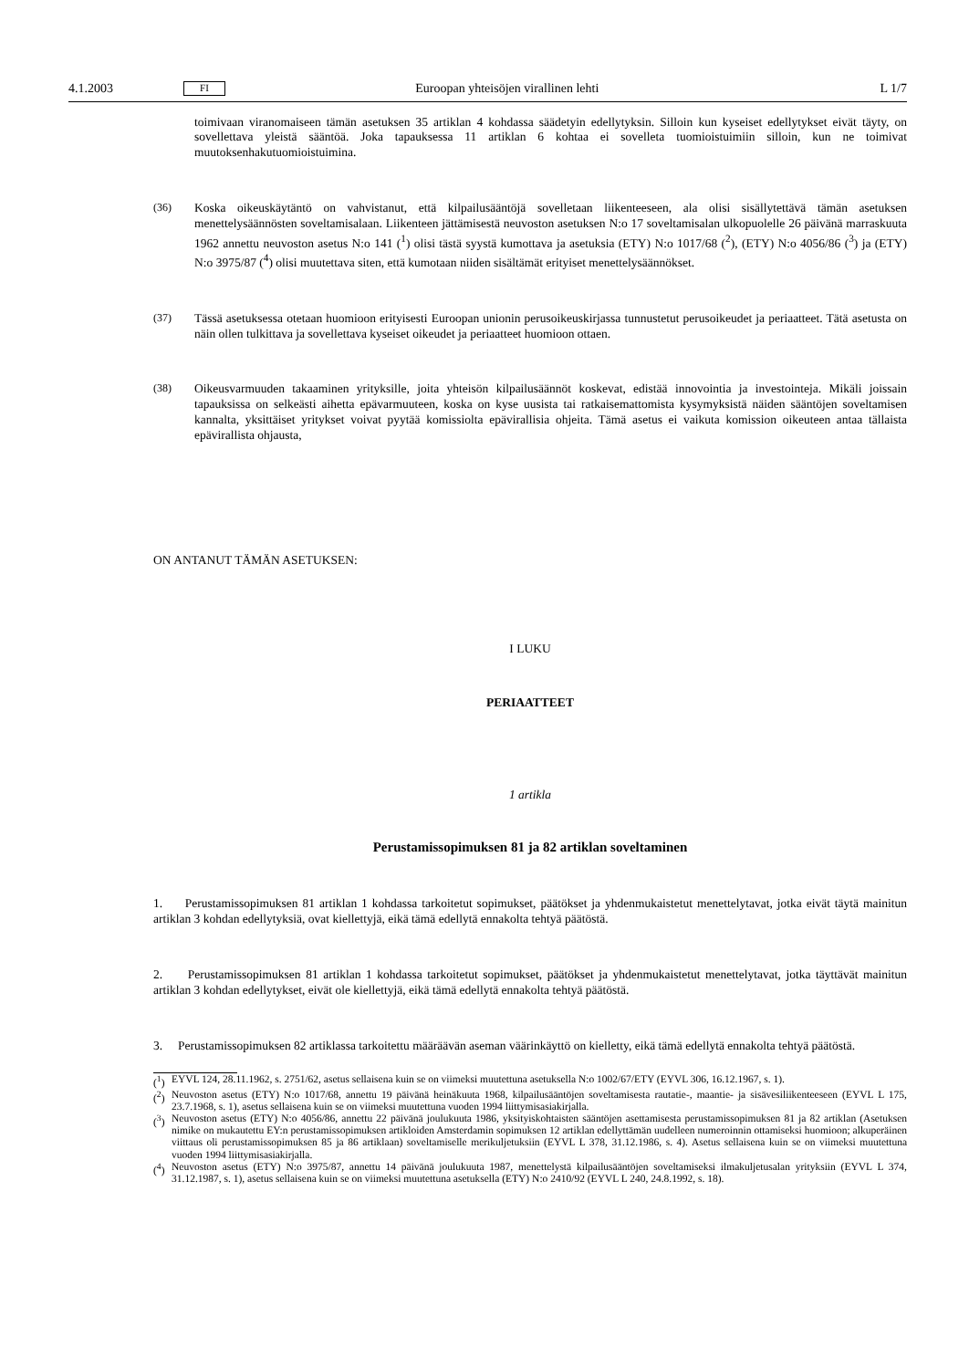4.1.2003 FI Euroopan yhteisöjen virallinen lehti L 1/7
toimivaan viranomaiseen tämän asetuksen 35 artiklan 4 kohdassa säädetyin edellytyksin. Silloin kun kyseiset edellytykset eivät täyty, on sovellettava yleistä sääntöä. Joka tapauksessa 11 artiklan 6 kohtaa ei sovelleta tuomioistuimiin silloin, kun ne toimivat muutoksenhakutuomioistuimina.
(36) Koska oikeuskäytäntö on vahvistanut, että kilpailusääntöjä sovelletaan liikenteeseen, ala olisi sisällytettävä tämän asetuksen menettelysäännösten soveltamisalaan. Liikenteen jättämisestä neuvoston asetuksen N:o 17 soveltamisalan ulkopuolelle 26 päivänä marraskuuta 1962 annettu neuvoston asetus N:o 141 (<sup>1</sup>) olisi tästä syystä kumottava ja asetuksia (ETY) N:o 1017/68 (<sup>2</sup>), (ETY) N:o 4056/86 (<sup>3</sup>) ja (ETY) N:o 3975/87 (<sup>4</sup>) olisi muutettava siten, että kumotaan niiden sisältämät erityiset menettelysäännökset.
(37) Tässä asetuksessa otetaan huomioon erityisesti Euroopan unionin perusoikeuskirjassa tunnustetut perusoikeudet ja periaatteet. Tätä asetusta on näin ollen tulkittava ja sovellettava kyseiset oikeudet ja periaatteet huomioon ottaen.
(38) Oikeusvarmuuden takaaminen yrityksille, joita yhteisön kilpailusäännöt koskevat, edistää innovointia ja investointeja. Mikäli joissain tapauksissa on selkeästi aihetta epävarmuuteen, koska on kyse uusista tai ratkaisemattomista kysymyksistä näiden sääntöjen soveltamisen kannalta, yksittäiset yritykset voivat pyytää komissiolta epävirallisia ohjeita. Tämä asetus ei vaikuta komission oikeuteen antaa tällaista epävirallista ohjausta,
ON ANTANUT TÄMÄN ASETUKSEN:
I LUKU
PERIAATTEET
1 artikla
Perustamissopimuksen 81 ja 82 artiklan soveltaminen
1. Perustamissopimuksen 81 artiklan 1 kohdassa tarkoitetut sopimukset, päätökset ja yhdenmukaistetut menettelytavat, jotka eivät täytä mainitun artiklan 3 kohdan edellytyksiä, ovat kiellettyjä, eikä tämä edellytä ennakolta tehtyä päätöstä.
2. Perustamissopimuksen 81 artiklan 1 kohdassa tarkoitetut sopimukset, päätökset ja yhdenmukaistetut menettelytavat, jotka täyttävät mainitun artiklan 3 kohdan edellytykset, eivät ole kiellettyjä, eikä tämä edellytä ennakolta tehtyä päätöstä.
3. Perustamissopimuksen 82 artiklassa tarkoitettu määräävän aseman väärinkäyttö on kielletty, eikä tämä edellytä ennakolta tehtyä päätöstä.
(<sup>1</sup>)
EYVL 124, 28.11.1962, s. 2751/62, asetus sellaisena kuin se on viimeksi muutettuna asetuksella N:o 1002/67/ETY (EYVL 306, 16.12.1967, s. 1).
(<sup>2</sup>)
Neuvoston asetus (ETY) N:o 1017/68, annettu 19 päivänä heinäkuuta 1968, kilpailusääntöjen soveltamisesta rautatie-, maantie- ja sisävesiliikenteeseen (EYVL L 175, 23.7.1968, s. 1), asetus sellaisena kuin se on viimeksi muutettuna vuoden 1994 liittymisasiakirjalla.
(<sup>3</sup>)
Neuvoston asetus (ETY) N:o 4056/86, annettu 22 päivänä joulukuuta 1986, yksityiskohtaisten sääntöjen asettamisesta perustamissopimuksen 81 ja 82 artiklan (Asetuksen nimike on mukautettu EY:n perustamissopimuksen artikloiden Amsterdamin sopimuksen 12 artiklan edellyttämän uudelleen numeroinnin ottamiseksi huomioon; alkuperäinen viittaus oli perustamissopimuksen 85 ja 86 artiklaan) soveltamiselle merikuljetuksiin (EYVL L 378, 31.12.1986, s. 4). Asetus sellaisena kuin se on viimeksi muutettuna vuoden 1994 liittymisasiakirjalla.
(<sup>4</sup>)
Neuvoston asetus (ETY) N:o 3975/87, annettu 14 päivänä joulukuuta 1987, menettelystä kilpailusääntöjen soveltamiseksi ilmakuljetusalan yrityksiin (EYVL L 374, 31.12.1987, s. 1), asetus sellaisena kuin se on viimeksi muutettuna asetuksella (ETY) N:o 2410/92 (EYVL L 240, 24.8.1992, s. 18).